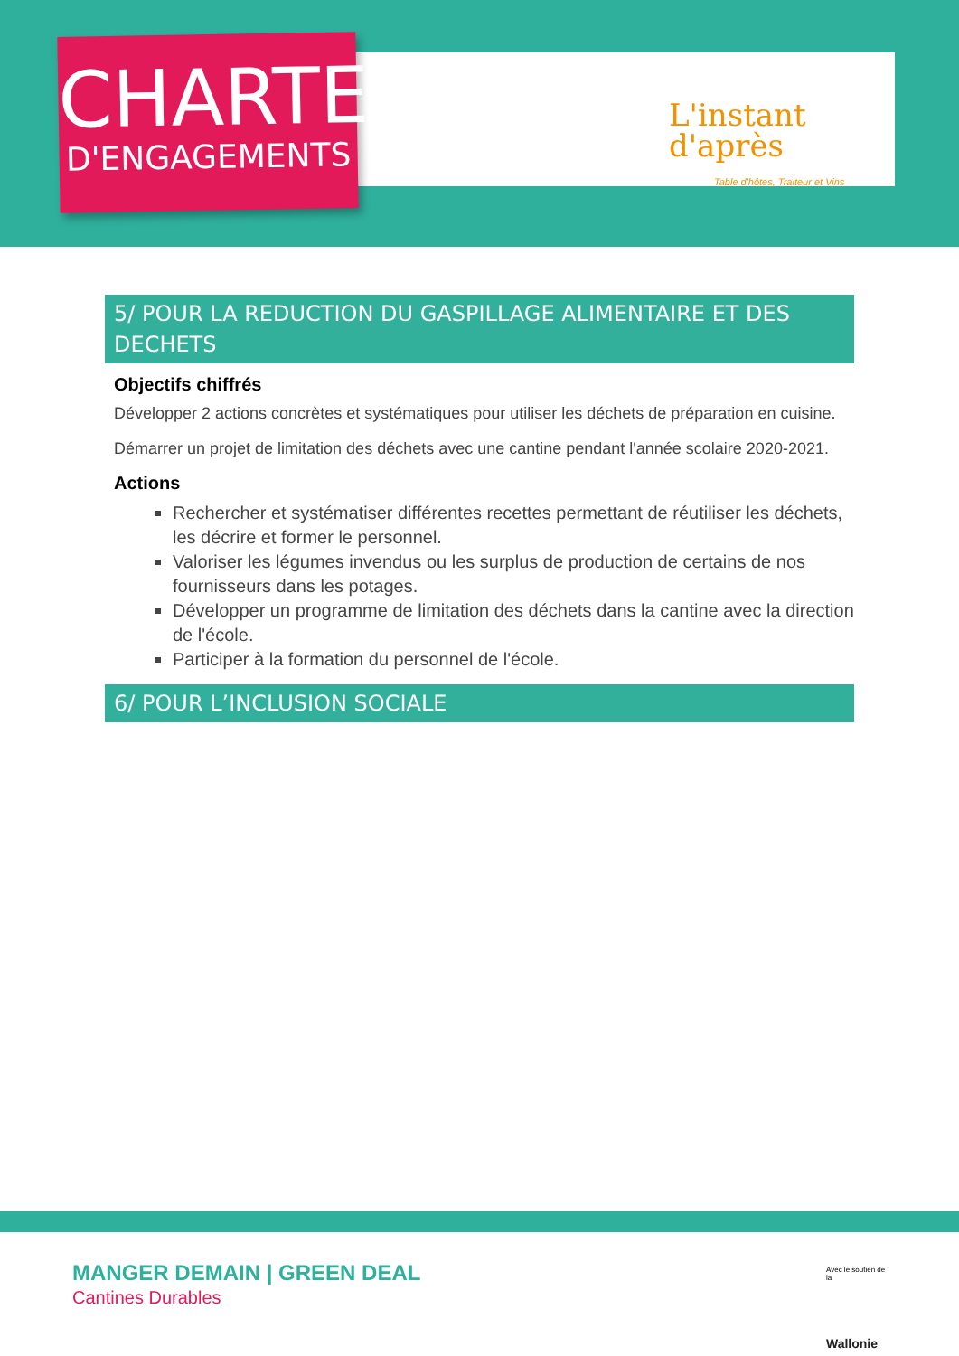CHARTE
D'ENGAGEMENTS
L'instant
d'après
Table d'hôtes, Traiteur et Vins
5/ POUR LA REDUCTION DU GASPILLAGE ALIMENTAIRE ET DES DECHETS
Objectifs chiffrés
Développer 2 actions concrètes et systématiques pour utiliser les déchets de préparation en cuisine.
Démarrer un projet de limitation des déchets avec une cantine pendant l'année scolaire 2020-2021.
Actions
Rechercher et systématiser différentes recettes permettant de réutiliser les déchets, les décrire et former le personnel.
Valoriser les légumes invendus ou les surplus de production de certains de nos fournisseurs dans les potages.
Développer un programme de limitation des déchets dans la cantine avec la direction de l'école.
Participer à la formation du personnel de l'école.
6/ POUR L’INCLUSION SOCIALE
MANGER DEMAIN | GREEN DEAL
Cantines Durables
Avec le soutien de la
Wallonie